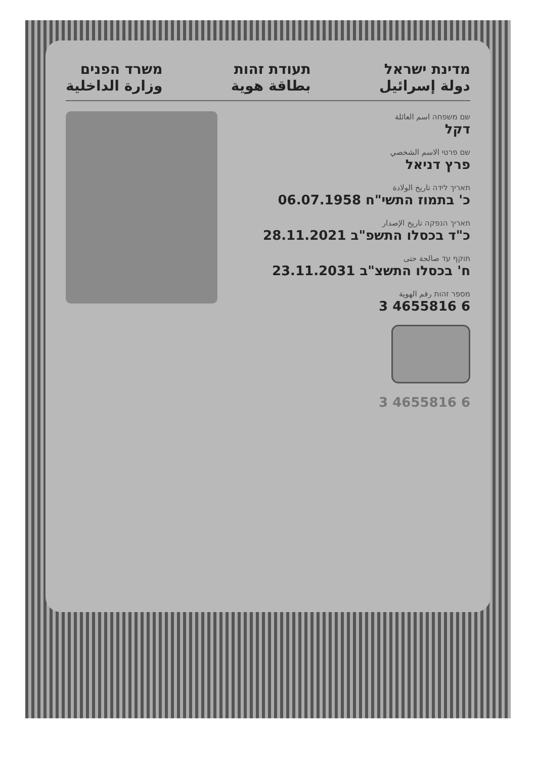מדינת ישראל
دولة إسرائيل
תעודת זהות
بطاقة هوية
משרד הפנים
وزارة الداخلية
שם משפחה اسم العائلة
דקל
שם פרטי الاسم الشخصي
פרץ דניאל
תאריך לידה تاريخ الولادة
כ' בתמוז התשי"ח 06.07.1958
תאריך הנפקה تاريخ الإصدار
כ"ד בכסלו התשפ"ב 28.11.2021
תוקף עד صالحة حتى
ח' בכסלו התשצ"ב 23.11.2031
מספר זהות رقم الهوية
3 4655816 6
3 4655816 6